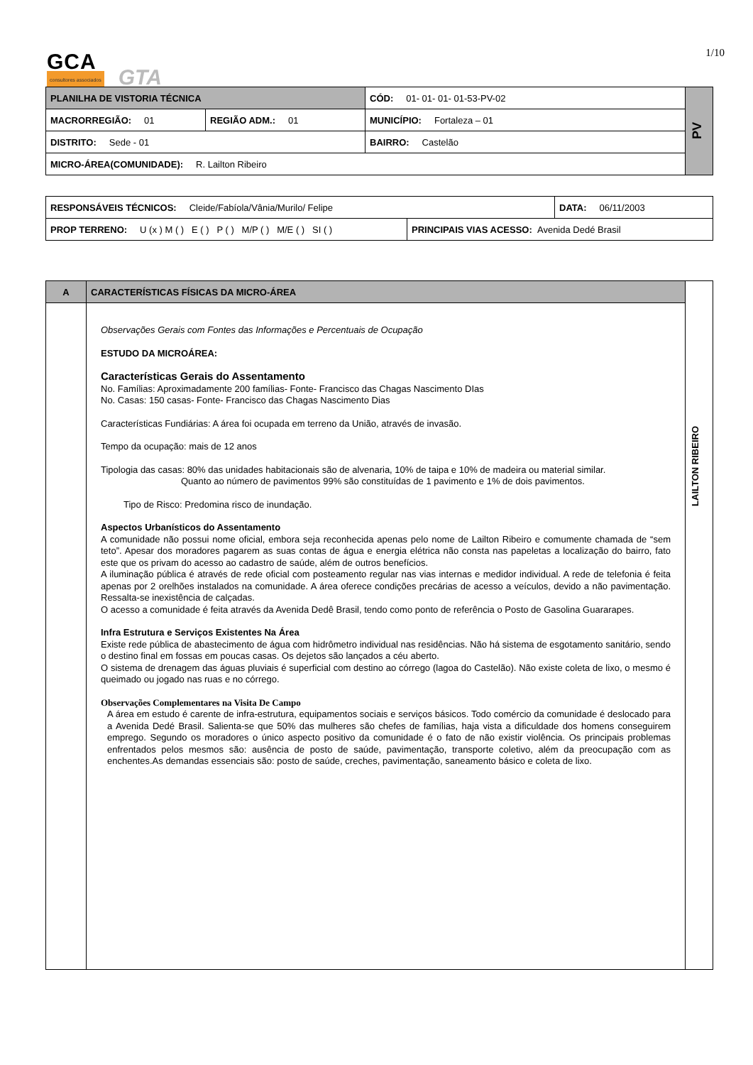1/10
GCA
consultores associados
GTA
| PLANILHA DE VISTORIA TÉCNICA | | CÓD: 01- 01- 01- 01-53-PV-02 | PV |
| MACRORREGIÃO: 01 | REGIÃO ADM.: 01 | MUNICÍPIO: Fortaleza – 01 | |
| DISTRITO: Sede - 01 | | BAIRRO: Castelão | |
| MICRO-ÁREA(COMUNIDADE): R. Lailton Ribeiro | | | |
| RESPONSÁVEIS TÉCNICOS: Cleide/Fabíola/Vânia/Murilo/ Felipe | | DATA: 06/11/2003 |
| PROP TERRENO: U (x ) M ( ) E ( ) P ( ) M/P ( ) M/E ( ) SI ( ) | PRINCIPAIS VIAS ACESSO: Avenida Dedé Brasil | |
| A | CARACTERÍSTICAS FÍSICAS DA MICRO-ÁREA | LAILTON RIBEIRO |
| | Observações Gerais com Fontes das Informações e Percentuais de Ocupação ESTUDO DA MICROÁREA: Características Gerais do Assentamento No. Famílias: Aproximadamente 200 famílias- Fonte- Francisco das Chagas Nascimento DIas No. Casas: 150 casas- Fonte- Francisco das Chagas Nascimento Dias Características Fundiárias: A área foi ocupada em terreno da União, através de invasão. Tempo da ocupação: mais de 12 anos Tipologia das casas: 80% das unidades habitacionais são de alvenaria, 10% de taipa e 10% de madeira ou material similar. Quanto ao número de pavimentos 99% são constituídas de 1 pavimento e 1% de dois pavimentos. Tipo de Risco: Predomina risco de inundação. Aspectos Urbanísticos do Assentamento A comunidade não possui nome oficial, embora seja reconhecida apenas pelo nome de Lailton Ribeiro e comumente chamada de “sem teto”. Apesar dos moradores pagarem as suas contas de água e energia elétrica não consta nas papeletas a localização do bairro, fato este que os privam do acesso ao cadastro de saúde, além de outros benefícios. A iluminação pública é através de rede oficial com posteamento regular nas vias internas e medidor individual. A rede de telefonia é feita apenas por 2 orelhões instalados na comunidade. A área oferece condições precárias de acesso a veículos, devido a não pavimentação. Ressalta-se inexistência de calçadas. O acesso a comunidade é feita através da Avenida Dedê Brasil, tendo como ponto de referência o Posto de Gasolina Guararapes. Infra Estrutura e Serviços Existentes Na Área Existe rede pública de abastecimento de água com hidrômetro individual nas residências. Não há sistema de esgotamento sanitário, sendo o destino final em fossas em poucas casas. Os dejetos são lançados a céu aberto. O sistema de drenagem das águas pluviais é superficial com destino ao córrego (lagoa do Castelão). Não existe coleta de lixo, o mesmo é queimado ou jogado nas ruas e no córrego. Observações Complementares na Visita De Campo A área em estudo é carente de infra-estrutura, equipamentos sociais e serviços básicos. Todo comércio da comunidade é deslocado para a Avenida Dedé Brasil. Salienta-se que 50% das mulheres são chefes de famílias, haja vista a dificuldade dos homens conseguirem emprego. Segundo os moradores o único aspecto positivo da comunidade é o fato de não existir violência. Os principais problemas enfrentados pelos mesmos são: ausência de posto de saúde, pavimentação, transporte coletivo, além da preocupação com as enchentes.As demandas essenciais são: posto de saúde, creches, pavimentação, saneamento básico e coleta de lixo. | |